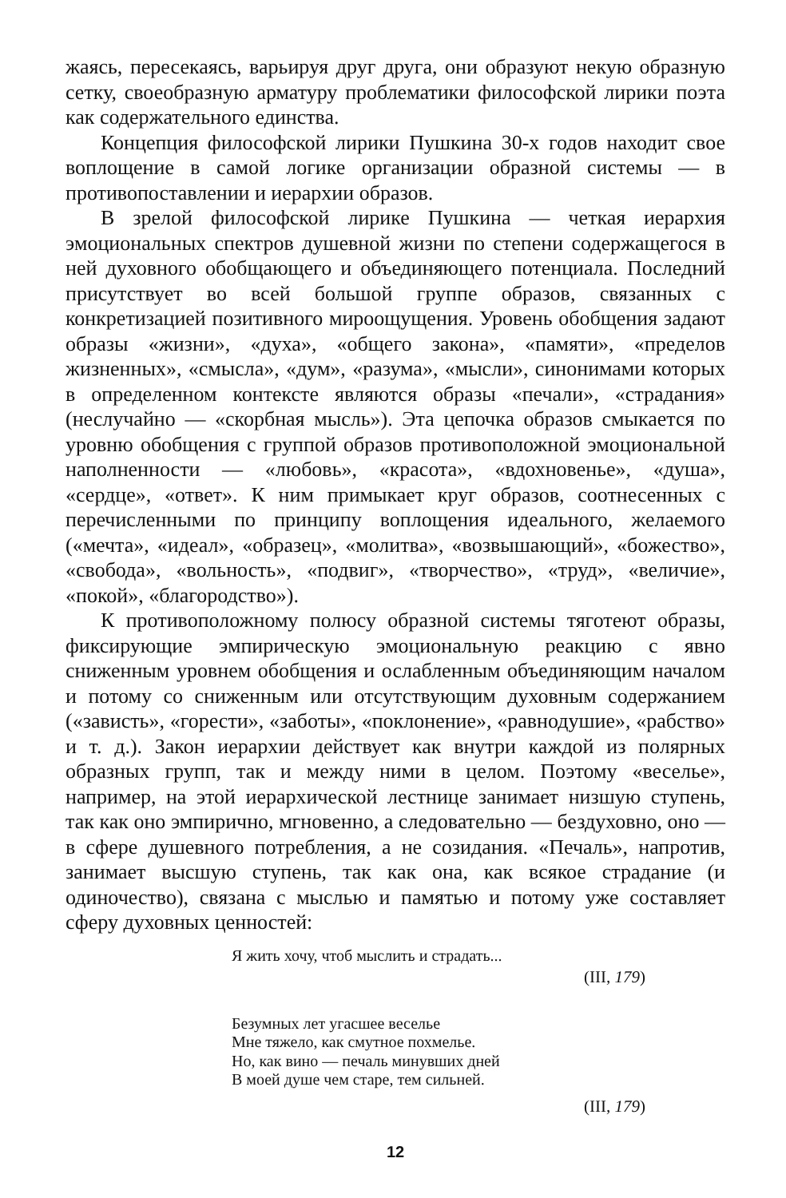жаясь, пересекаясь, варьируя друг друга, они образуют некую образную сетку, своеобразную арматуру проблематики философской лирики поэта как содержательного единства.
Концепция философской лирики Пушкина 30-х годов находит свое воплощение в самой логике организации образной системы — в противопоставлении и иерархии образов.
В зрелой философской лирике Пушкина — четкая иерархия эмоциональных спектров душевной жизни по степени содержащегося в ней духовного обобщающего и объединяющего потенциала. Последний присутствует во всей большой группе образов, связанных с конкретизацией позитивного мироощущения. Уровень обобщения задают образы «жизни», «духа», «общего закона», «памяти», «пределов жизненных», «смысла», «дум», «разума», «мысли», синонимами которых в определенном контексте являются образы «печали», «страдания» (неслучайно — «скорбная мысль»). Эта цепочка образов смыкается по уровню обобщения с группой образов противоположной эмоциональной наполненности — «любовь», «красота», «вдохновенье», «душа», «сердце», «ответ». К ним примыкает круг образов, соотнесенных с перечисленными по принципу воплощения идеального, желаемого («мечта», «идеал», «образец», «молитва», «возвышающий», «божество», «свобода», «вольность», «подвиг», «творчество», «труд», «величие», «покой», «благородство»).
К противоположному полюсу образной системы тяготеют образы, фиксирующие эмпирическую эмоциональную реакцию с явно сниженным уровнем обобщения и ослабленным объединяющим началом и потому со сниженным или отсутствующим духовным содержанием («зависть», «горести», «заботы», «поклонение», «равнодушие», «рабство» и т. д.). Закон иерархии действует как внутри каждой из полярных образных групп, так и между ними в целом. Поэтому «веселье», например, на этой иерархической лестнице занимает низшую ступень, так как оно эмпирично, мгновенно, а следовательно — бездуховно, оно — в сфере душевного потребления, а не созидания. «Печаль», напротив, занимает высшую ступень, так как она, как всякое страдание (и одиночество), связана с мыслью и памятью и потому уже составляет сферу духовных ценностей:
Я жить хочу, чтоб мыслить и страдать...
(III, 179)
Безумных лет угасшее веселье
Мне тяжело, как смутное похмелье.
Но, как вино — печаль минувших дней
В моей душе чем старе, тем сильней.
(III, 179)
12